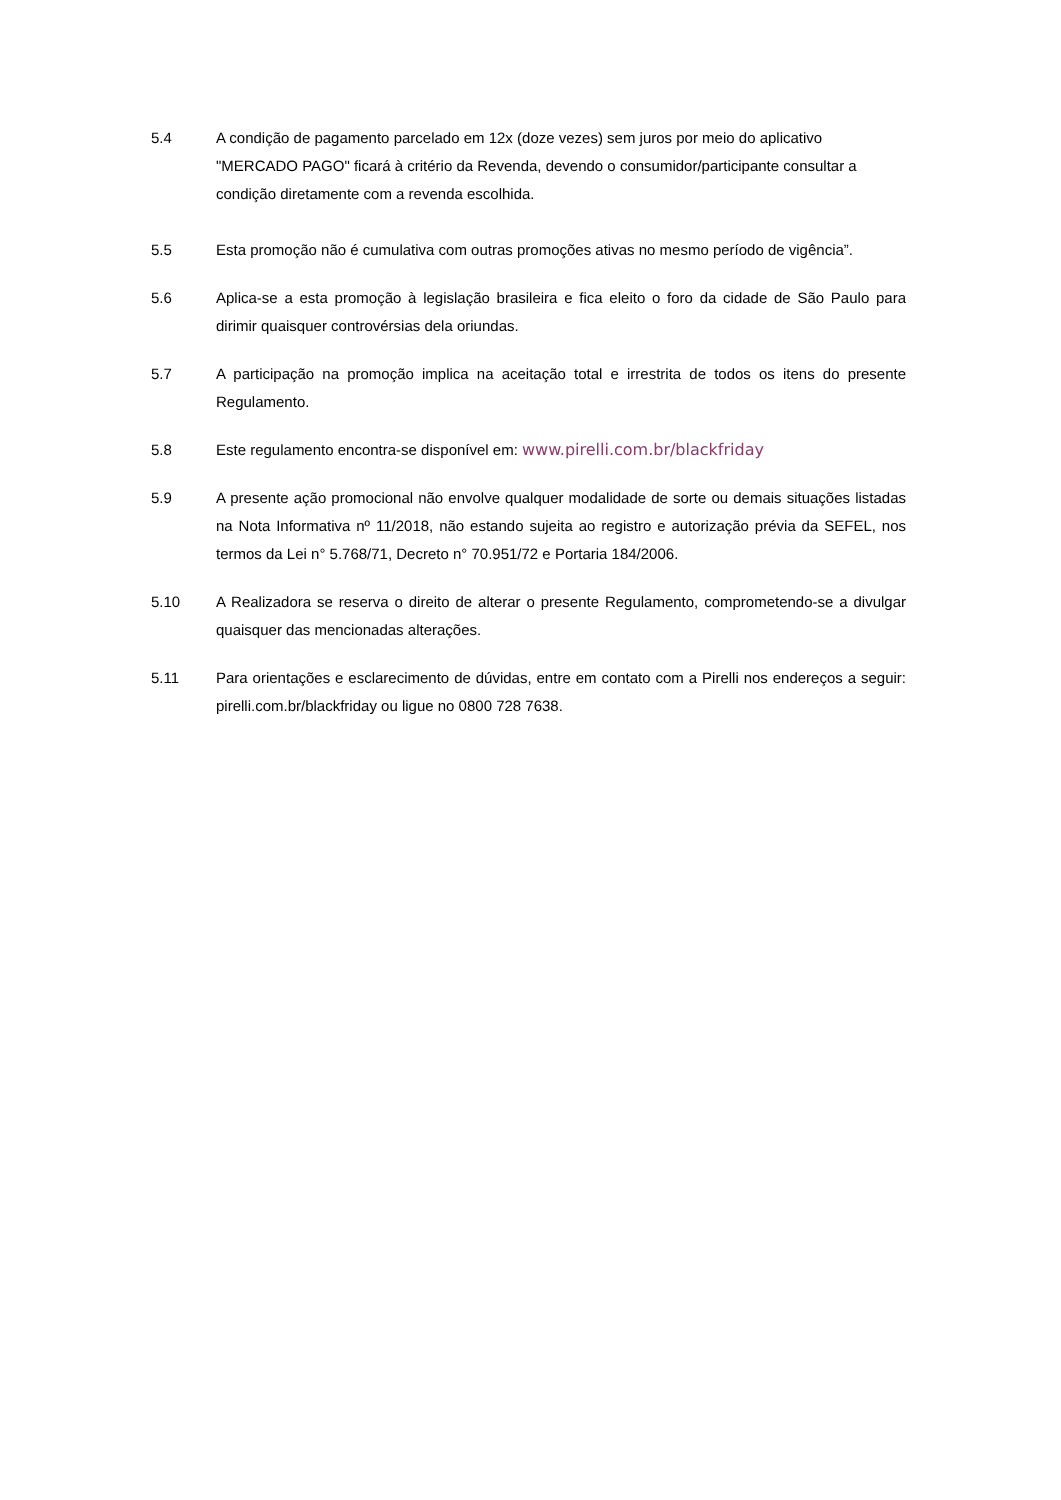5.4 A condição de pagamento parcelado em 12x (doze vezes) sem juros por meio do aplicativo "MERCADO PAGO" ficará à critério da Revenda, devendo o consumidor/participante consultar a condição diretamente com a revenda escolhida.
5.5 Esta promoção não é cumulativa com outras promoções ativas no mesmo período de vigência”.
5.6 Aplica-se a esta promoção à legislação brasileira e fica eleito o foro da cidade de São Paulo para dirimir quaisquer controvérsias dela oriundas.
5.7 A participação na promoção implica na aceitação total e irrestrita de todos os itens do presente Regulamento.
5.8 Este regulamento encontra-se disponível em: www.pirelli.com.br/blackfriday
5.9 A presente ação promocional não envolve qualquer modalidade de sorte ou demais situações listadas na Nota Informativa nº 11/2018, não estando sujeita ao registro e autorização prévia da SEFEL, nos termos da Lei n° 5.768/71, Decreto n° 70.951/72 e Portaria 184/2006.
5.10 A Realizadora se reserva o direito de alterar o presente Regulamento, comprometendo-se a divulgar quaisquer das mencionadas alterações.
5.11 Para orientações e esclarecimento de dúvidas, entre em contato com a Pirelli nos endereços a seguir: pirelli.com.br/blackfriday ou ligue no 0800 728 7638.